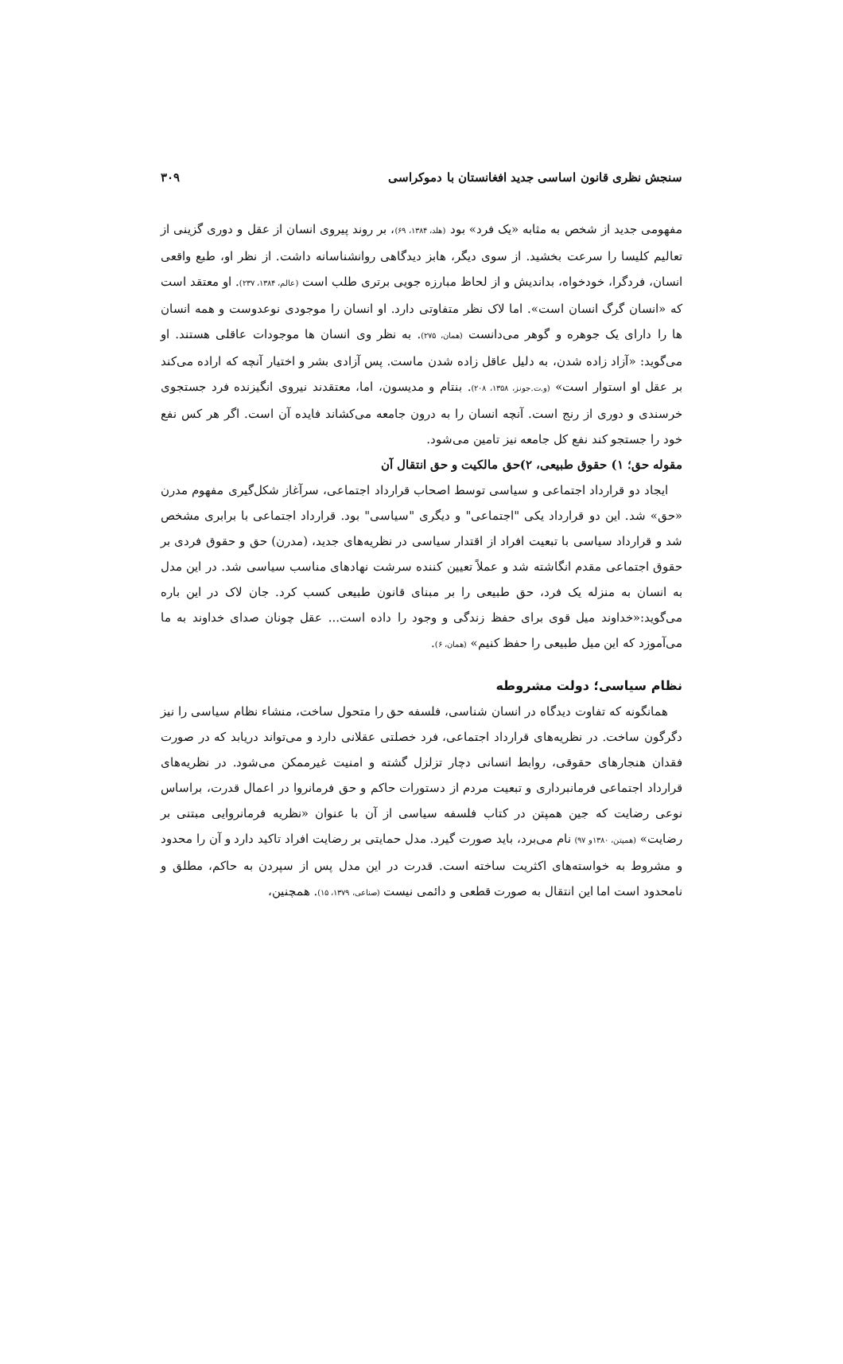سنجش نظری قانون اساسی جدید افغانستان با دموکراسی ۳۰۹
مفهومی جدید از شخص به مثابه «یک فرد» بود (هلد، ۱۳۸۴، ۶۹)، بر روند پیروی انسان از عقل و دوری گزینی از تعالیم کلیسا را سرعت بخشید. از سوی دیگر، هابز دیدگاهی روانشناسانه داشت. از نظر او، طبع واقعی انسان، فردگرا، خودخواه، بداندیش و از لحاظ مبارزه جویی برتری طلب است (عالم، ۱۳۸۴، ۲۳۷). او معتقد است که «انسان گرگ انسان است». اما لاک نظر متفاوتی دارد. او انسان را موجودی نوعدوست و همه انسان ها را دارای یک جوهره و گوهر می‌دانست (همان، ۲۷۵). به نظر وی انسان ها موجودات عاقلی هستند. او می‌گوید: «آزاد زاده شدن، به دلیل عاقل زاده شدن ماست. پس آزادی بشر و اختیار آنچه که اراده می‌کند بر عقل او استوار است» (و.ت.جونز، ۱۳۵۸، ۲۰۸). بنتام و مدیسون، اما، معتقدند نیروی انگیزنده فرد جستجوی خرسندی و دوری از رنج است. آنچه انسان را به درون جامعه می‌کشاند فایده آن است. اگر هر کس نفع خود را جستجو کند نفع کل جامعه نیز تامین می‌شود.
مقوله حق؛ ۱) حقوق طبیعی، ۲)حق مالکیت و حق انتقال آن
ایجاد دو قرارداد اجتماعی و سیاسی توسط اصحاب قرارداد اجتماعی، سرآغاز شکل‌گیری مفهوم مدرن «حق» شد. این دو قرارداد یکی "اجتماعی" و دیگری "سیاسی" بود. قرارداد اجتماعی با برابری مشخص شد و قرارداد سیاسی با تبعیت افراد از اقتدار سیاسی در نظریه‌های جدید، (مدرن) حق و حقوق فردی بر حقوق اجتماعی مقدم انگاشته شد و عملاً تعیین کننده سرشت نهادهای مناسب سیاسی شد. در این مدل به انسان به منزله یک فرد، حق طبیعی را بر مبنای قانون طبیعی کسب کرد. جان لاک در این باره می‌گوید:«خداوند میل قوی برای حفظ زندگی و وجود را داده است... عقل چونان صدای خداوند به ما می‌آموزد که این میل طبیعی را حفظ کنیم» (همان، ۶).
نظام سیاسی؛ دولت مشروطه
همانگونه که تفاوت دیدگاه در انسان شناسی، فلسفه حق را متحول ساخت، منشاء نظام سیاسی را نیز دگرگون ساخت. در نظریه‌های قرارداد اجتماعی، فرد خصلتی عقلانی دارد و می‌تواند دریابد که در صورت فقدان هنجارهای حقوقی، روابط انسانی دچار تزلزل گشته و امنیت غیرممکن می‌شود. در نظریه‌های قرارداد اجتماعی فرمانبرداری و تبعیت مردم از دستورات حاکم و حق فرمانروا در اعمال قدرت، براساس نوعی رضایت که جین همپتن در کتاب فلسفه سیاسی از آن با عنوان «نظریه فرمانروایی مبتنی بر رضایت» (همپتن، ۱۳۸۰و ۹۷) نام می‌برد، باید صورت گیرد. مدل حمایتی بر رضایت افراد تاکید دارد و آن را محدود و مشروط به خواسته‌های اکثریت ساخته است. قدرت در این مدل پس از سپردن به حاکم، مطلق و نامحدود است اما این انتقال به صورت قطعی و دائمی نیست (صناعی، ۱۳۷۹، ۱۵). همچنین،